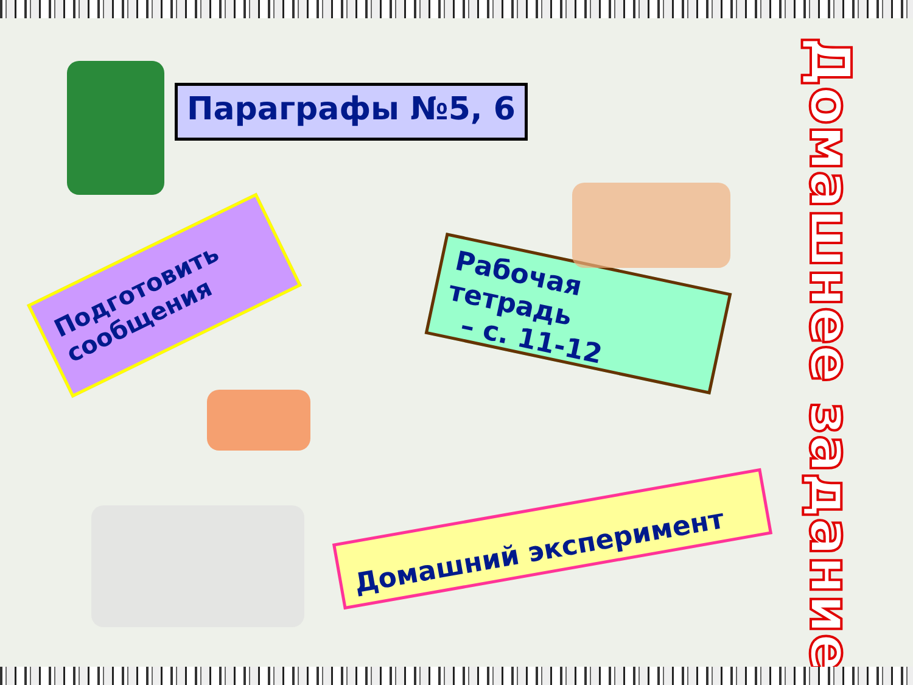Параграфы №5, 6
Подготовить сообщения
Рабочая тетрадь
– с. 11-12
Домашний эксперимент
Домашнее задание